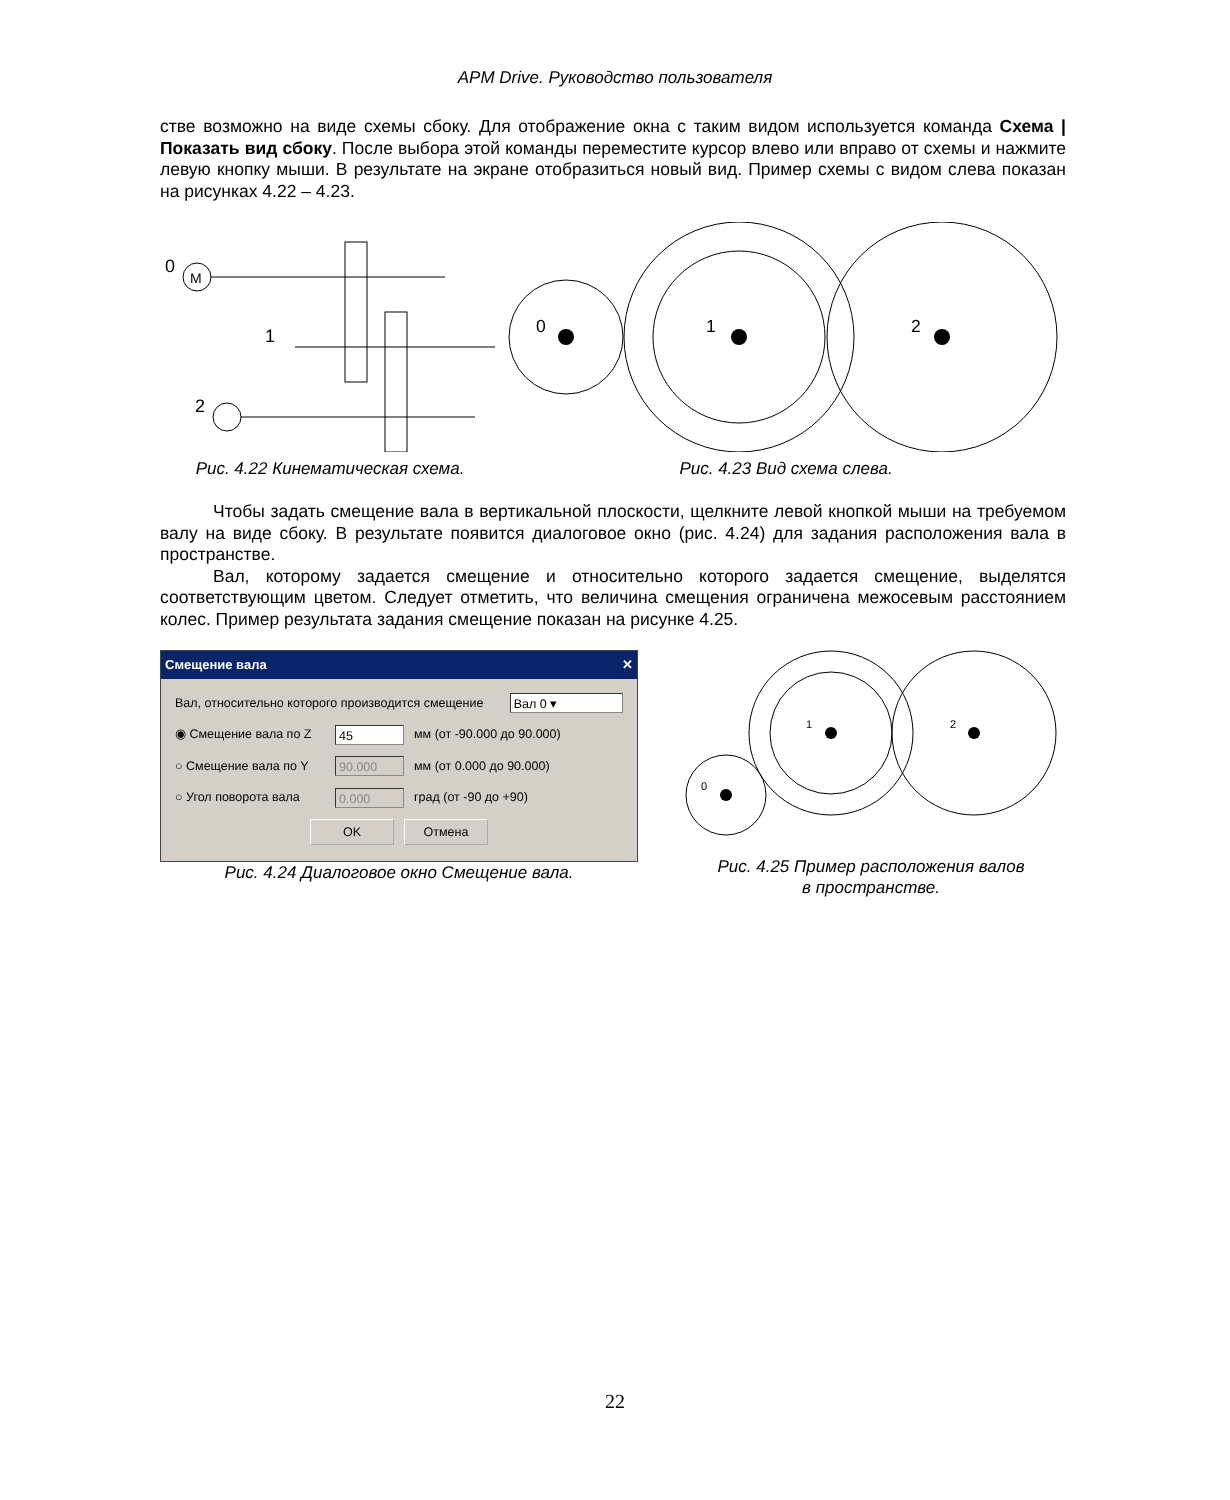APM Drive. Руководство пользователя
стве возможно на виде схемы сбоку. Для отображение окна с таким видом используется команда Схема | Показать вид сбоку. После выбора этой команды переместите курсор влево или вправо от схемы и нажмите левую кнопку мыши. В результате на экране отобразиться новый вид. Пример схемы с видом слева показан на рисунках 4.22 – 4.23.
0
M
1
2
Рис. 4.22 Кинематическая схема.
0
1
2
Рис. 4.23 Вид схема слева.
Чтобы задать смещение вала в вертикальной плоскости, щелкните левой кнопкой мыши на требуемом валу на виде сбоку. В результате появится диалоговое окно (рис. 4.24) для задания расположения вала в пространстве.
Вал, которому задается смещение и относительно которого задается смещение, выделятся соответствующим цветом. Следует отметить, что величина смещения ограничена межосевым расстоянием колес. Пример результата задания смещение показан на рисунке 4.25.
Смещение вала ✕
Вал, относительно которого производится смещение Вал 0 ▾
◉ Смещение вала по Z 45 мм (от -90.000 до 90.000)
○ Смещение вала по Y 90.000 мм (от 0.000 до 90.000)
○ Угол поворота вала 0.000 град (от -90 до +90)
OK Отмена
Рис. 4.24 Диалоговое окно Смещение вала.
0
1
2
Рис. 4.25 Пример расположения валов
в пространстве.
22